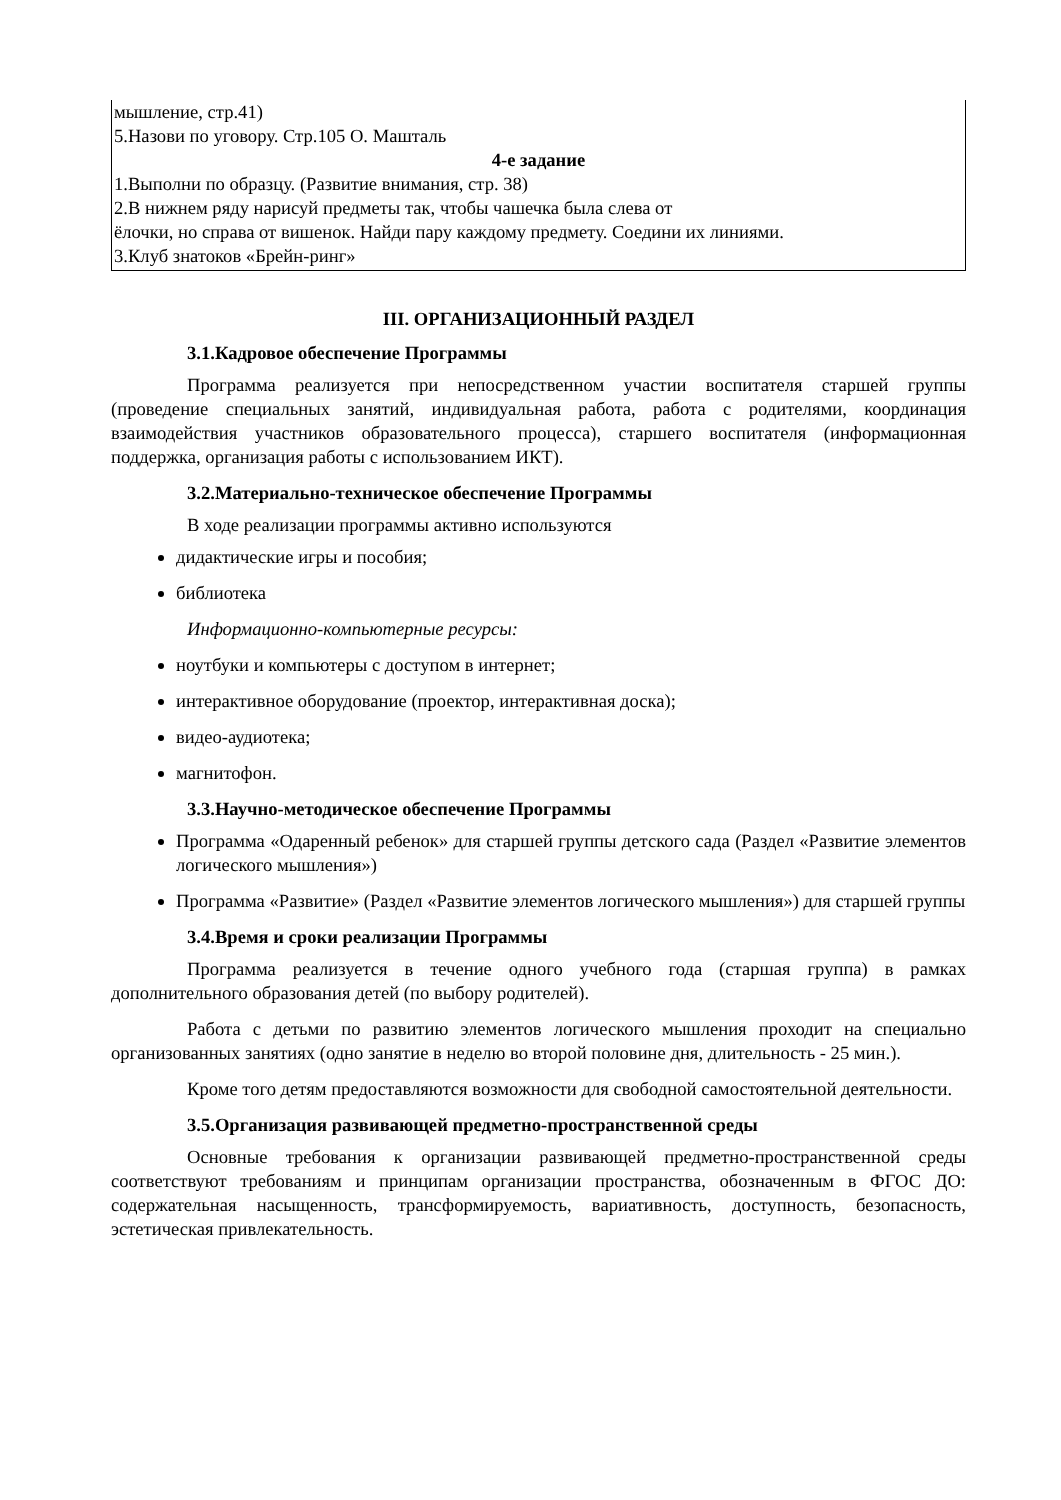| мышление, стр.41) 5.Назови по уговору. Стр.105 О. Машталь 4-е задание 1.Выполни по образцу. (Развитие внимания, стр. 38) 2.В нижнем ряду нарисуй предметы так, чтобы чашечка была слева от ёлочки, но справа от вишенок. Найди пару каждому предмету. Соедини их линиями. 3.Клуб знатоков «Брейн-ринг» |
III. ОРГАНИЗАЦИОННЫЙ РАЗДЕЛ
3.1.Кадровое обеспечение Программы
Программа реализуется при непосредственном участии воспитателя старшей группы (проведение специальных занятий, индивидуальная работа, работа с родителями, координация взаимодействия участников образовательного процесса), старшего воспитателя (информационная поддержка, организация работы с использованием ИКТ).
3.2.Материально-техническое обеспечение Программы
В ходе реализации программы активно используются
дидактические игры и пособия;
библиотека
Информационно-компьютерные ресурсы:
ноутбуки и компьютеры с доступом в интернет;
интерактивное оборудование (проектор, интерактивная доска);
видео-аудиотека;
магнитофон.
3.3.Научно-методическое обеспечение Программы
Программа «Одаренный ребенок» для старшей группы детского сада (Раздел «Развитие элементов логического мышления»)
Программа «Развитие» (Раздел «Развитие элементов логического мышления») для старшей группы
3.4.Время и сроки реализации Программы
Программа реализуется в течение одного учебного года (старшая группа) в рамках дополнительного образования детей (по выбору родителей).
Работа с детьми по развитию элементов логического мышления проходит на специально организованных занятиях (одно занятие в неделю во второй половине дня, длительность - 25 мин.).
Кроме того детям предоставляются возможности для свободной самостоятельной деятельности.
3.5.Организация развивающей предметно-пространственной среды
Основные требования к организации развивающей предметно-пространственной среды соответствуют требованиям и принципам организации пространства, обозначенным в ФГОС ДО: содержательная насыщенность, трансформируемость, вариативность, доступность, безопасность, эстетическая привлекательность.